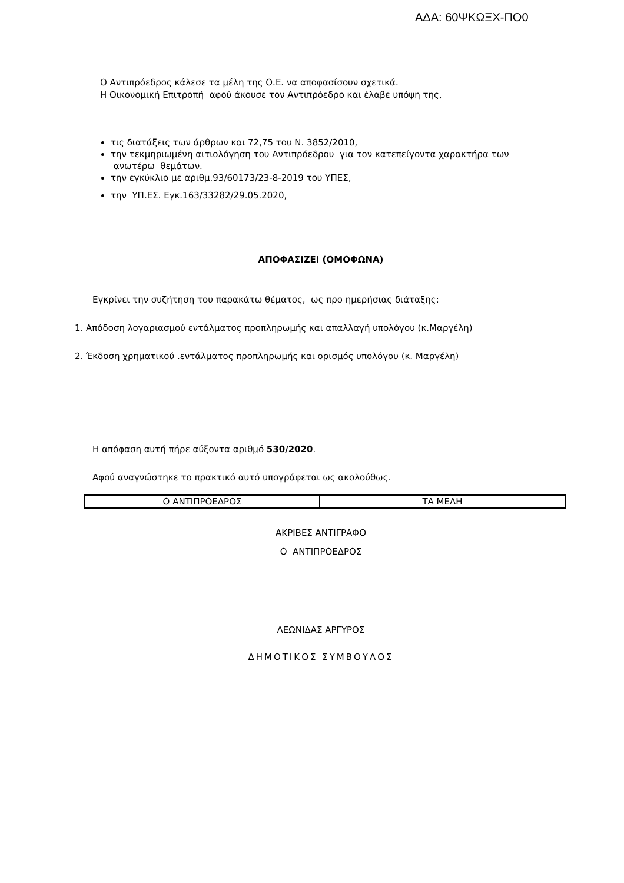ΑΔΑ: 60ΨΚΩΞΧ-ΠΟ0
Ο Αντιπρόεδρος κάλεσε τα μέλη της Ο.Ε. να αποφασίσουν σχετικά.
Η Οικονομική Επιτροπή αφού άκουσε τον Αντιπρόεδρο και έλαβε υπόψη της,
τις διατάξεις των άρθρων και 72,75 του Ν. 3852/2010,
την τεκμηριωμένη αιτιολόγηση του Αντιπρόεδρου για τον κατεπείγοντα χαρακτήρα των ανωτέρω θεμάτων.
την εγκύκλιο με αριθμ.93/60173/23-8-2019 του ΥΠΕΣ,
την ΥΠ.ΕΣ. Εγκ.163/33282/29.05.2020,
ΑΠΟΦΑΣΙΖΕΙ (ΟΜΟΦΩΝΑ)
Εγκρίνει την συζήτηση του παρακάτω θέματος, ως προ ημερήσιας διάταξης:
1. Απόδοση λογαριασμού εντάλματος προπληρωμής και απαλλαγή υπολόγου (κ.Μαργέλη)
2. Έκδοση χρηματικού .εντάλματος προπληρωμής και ορισμός υπολόγου (κ. Μαργέλη)
Η απόφαση αυτή πήρε αύξοντα αριθμό 530/2020.
Αφού αναγνώστηκε το πρακτικό αυτό υπογράφεται ως ακολούθως.
| Ο ΑΝΤΙΠΡΟΕΔΡΟΣ | ΤΑ ΜΕΛΗ |
ΑΚΡΙΒΕΣ ΑΝΤΙΓΡΑΦΟ
Ο ΑΝΤΙΠΡΟΕΔΡΟΣ
ΛΕΩΝΙΔΑΣ ΑΡΓΥΡΟΣ
ΔΗΜΟΤΙΚΟΣ ΣΥΜΒΟΥΛΟΣ